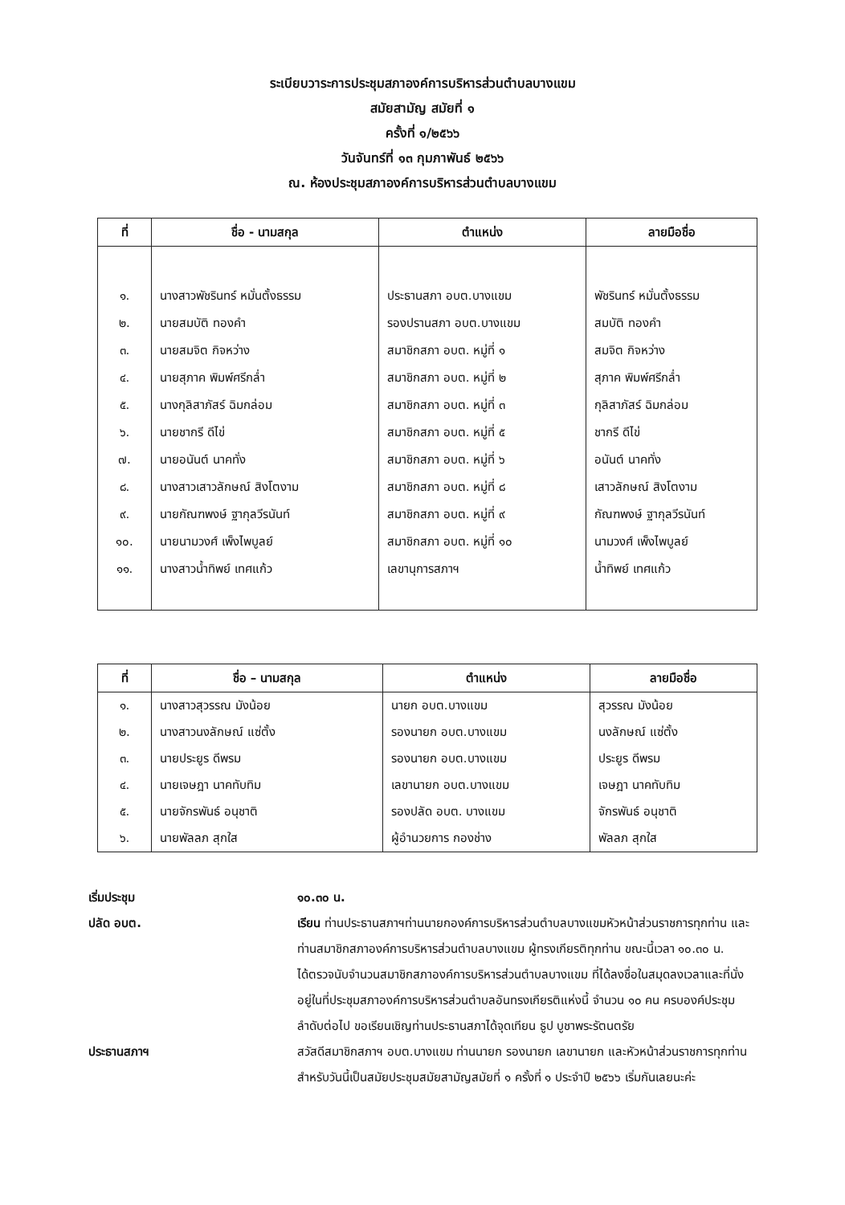ระเบียบวาระการประชุมสภาองค์การบริหารส่วนตำบลบางแขม
สมัยสามัญ สมัยที่ ๑
ครั้งที่ ๑/๒๕๖๖
วันจันทร์ที่ ๑๓ กุมภาพันธ์ ๒๕๖๖
ณ. ห้องประชุมสภาองค์การบริหารส่วนตำบลบางแขม
| ที่ | ชื่อ - นามสกุล | ตำแหน่ง | ลายมือชื่อ |
| --- | --- | --- | --- |
| ๑. | นางสาวพัชรินทร์ หมั่นตั้งธรรม | ประธานสภา อบต.บางแขม | พัชรินทร์ หมั่นตั้งธรรม |
| ๒. | นายสมบัติ ทองคำ | รองปรานสภา อบต.บางแขม | สมบัติ ทองคำ |
| ๓. | นายสมจิต กิจหว่าง | สมาชิกสภา อบต. หมู่ที่ ๑ | สมจิต กิจหว่าง |
| ๔. | นายสุภาค พิมพ์ศรีกล่ำ | สมาชิกสภา อบต. หมู่ที่ ๒ | สุภาค พิมพ์ศรีกล่ำ |
| ๕. | นางกุลิสาภัสร์ ฉิมกล่อม | สมาชิกสภา อบต. หมู่ที่ ๓ | กุลิสาภัสร์ ฉิมกล่อม |
| ๖. | นายชากรี ดีไข่ | สมาชิกสภา อบต. หมู่ที่ ๕ | ชากรี ดีไข่ |
| ๗. | นายอนันต์ นาคทั่ง | สมาชิกสภา อบต. หมู่ที่ ๖ | อนันต์ นาคทั่ง |
| ๘. | นางสาวเสาวลักษณ์ สิงโตงาม | สมาชิกสภา อบต. หมู่ที่ ๘ | เสาวลักษณ์ สิงโตงาม |
| ๙. | นายกัณฑพงษ์ ฐากุลวีรนันท์ | สมาชิกสภา อบต. หมู่ที่ ๙ | กัณฑพงษ์ ฐากุลวีรนันท์ |
| ๑๐. | นายนามวงศ์ เพ็งไพบูลย์ | สมาชิกสภา อบต. หมู่ที่ ๑๐ | นามวงศ์ เพ็งไพบูลย์ |
| ๑๑. | นางสาวน้ำทิพย์ เทศแก้ว | เลขานุการสภาฯ | น้ำทิพย์ เทศแก้ว |
| ที่ | ชื่อ – นามสกุล | ตำแหน่ง | ลายมือชื่อ |
| --- | --- | --- | --- |
| ๑. | นางสาวสุวรรณ มังน้อย | นายก อบต.บางแขม | สุวรรณ มังน้อย |
| ๒. | นางสาวนงลักษณ์ แซ่ตั้ง | รองนายก อบต.บางแขม | นงลักษณ์ แซ่ตั้ง |
| ๓. | นายประยูร ดีพรม | รองนายก อบต.บางแขม | ประยูร ดีพรม |
| ๔. | นายเจษฎา นาคทับทิม | เลขานายก อบต.บางแขม | เจษฎา นาคทับทิม |
| ๕. | นายจักรพันธ์ อนุชาติ | รองปลัด อบต. บางแขม | จักรพันธ์ อนุชาติ |
| ๖. | นายพัลลภ สุกใส | ผู้อำนวยการ กองช่าง | พัลลภ สุกใส |
เริ่มประชุม ๑๐.๓๐ น.
ปลัด อบต. เรียน ท่านประธานสภาฯท่านนายกองค์การบริหารส่วนตำบลบางแขมหัวหน้าส่วนราชการทุกท่าน และท่านสมาชิกสภาองค์การบริหารส่วนตำบลบางแขม ผู้ทรงเกียรติทุกท่าน ขณะนี้เวลา ๑๐.๓๐ น.
ได้ตรวจนับจำนวนสมาชิกสภาองค์การบริหารส่วนตำบลบางแขม ที่ได้ลงชื่อในสมุดลงเวลาและที่นั่งอยู่ในที่ประชุมสภาองค์การบริหารส่วนตำบลอันทรงเกียรติแห่งนี้ จำนวน ๑๐ คน ครบองค์ประชุม ลำดับต่อไป ขอเรียนเชิญท่านประธานสภาได้จุดเทียน ธูป บูชาพระรัตนตรัย
ประธานสภาฯ สวัสดีสมาชิกสภาฯ อบต.บางแขม ท่านนายก รองนายก เลขานายก และหัวหน้าส่วนราชการทุกท่าน สำหรับวันนี้เป็นสมัยประชุมสมัยสามัญสมัยที่ ๑ ครั้งที่ ๑ ประจำปี ๒๕๖๖ เริ่มกันเลยนะค่ะ